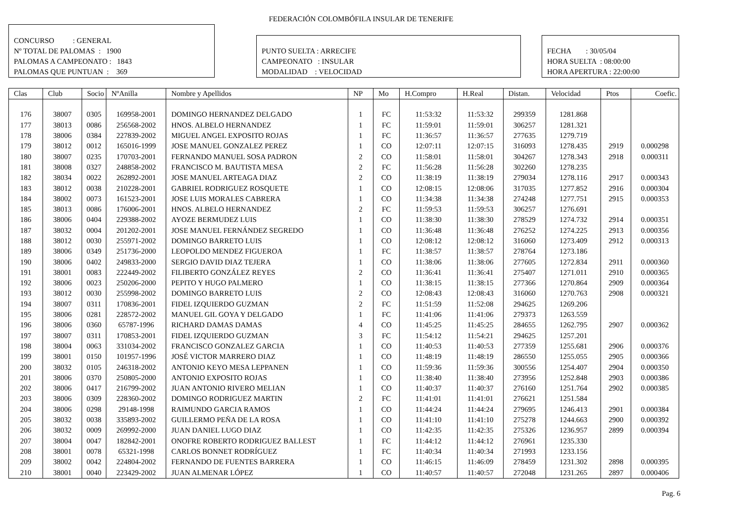FEDERACIÓN COLOMBÓFILA INSULAR DE TENERIFE
CONCURSO : GENERAL
Nº TOTAL DE PALOMAS : 1900
PALOMAS A CAMPEONATO : 1843
PALOMAS QUE PUNTUAN : 369
PUNTO SUELTA : ARRECIFE
CAMPEONATO : INSULAR
MODALIDAD : VELOCIDAD
FECHA : 30/05/04
HORA SUELTA : 08:00:00
HORA APERTURA : 22:00:00
| Clas | Club | Socio | NºAnilla | Nombre y Apellidos | NP | Mo | H.Compro | H.Real | Distan. | Velocidad | Ptos | Coefic. |
| --- | --- | --- | --- | --- | --- | --- | --- | --- | --- | --- | --- | --- |
| 176 | 38007 | 0305 | 169958-2001 | DOMINGO HERNANDEZ DELGADO | 1 | FC | 11:53:32 | 11:53:32 | 299359 | 1281.868 | | |
| 177 | 38013 | 0086 | 256568-2002 | HNOS. ALBELO HERNANDEZ | 1 | FC | 11:59:01 | 11:59:01 | 306257 | 1281.321 | | |
| 178 | 38006 | 0384 | 227839-2002 | MIGUEL ANGEL EXPOSITO ROJAS | 1 | FC | 11:36:57 | 11:36:57 | 277635 | 1279.719 | | |
| 179 | 38012 | 0012 | 165016-1999 | JOSE MANUEL GONZALEZ PEREZ | 1 | CO | 12:07:11 | 12:07:15 | 316093 | 1278.435 | 2919 | 0.000298 |
| 180 | 38007 | 0235 | 170703-2001 | FERNANDO MANUEL SOSA PADRON | 2 | CO | 11:58:01 | 11:58:01 | 304267 | 1278.343 | 2918 | 0.000311 |
| 181 | 38008 | 0327 | 248858-2002 | FRANCISCO M. BAUTISTA MESA | 2 | FC | 11:56:28 | 11:56:28 | 302260 | 1278.235 | | |
| 182 | 38034 | 0022 | 262892-2001 | JOSE MANUEL ARTEAGA DIAZ | 2 | CO | 11:38:19 | 11:38:19 | 279034 | 1278.116 | 2917 | 0.000343 |
| 183 | 38012 | 0038 | 210228-2001 | GABRIEL RODRIGUEZ ROSQUETE | 1 | CO | 12:08:15 | 12:08:06 | 317035 | 1277.852 | 2916 | 0.000304 |
| 184 | 38002 | 0073 | 161523-2001 | JOSE LUIS MORALES CABRERA | 1 | CO | 11:34:38 | 11:34:38 | 274248 | 1277.751 | 2915 | 0.000353 |
| 185 | 38013 | 0086 | 176006-2001 | HNOS. ALBELO HERNANDEZ | 2 | FC | 11:59:53 | 11:59:53 | 306257 | 1276.691 | | |
| 186 | 38006 | 0404 | 229388-2002 | AYOZE BERMUDEZ LUIS | 1 | CO | 11:38:30 | 11:38:30 | 278529 | 1274.732 | 2914 | 0.000351 |
| 187 | 38032 | 0004 | 201202-2001 | JOSE MANUEL FERNÁNDEZ SEGREDO | 1 | CO | 11:36:48 | 11:36:48 | 276252 | 1274.225 | 2913 | 0.000356 |
| 188 | 38012 | 0030 | 255971-2002 | DOMINGO BARRETO LUIS | 1 | CO | 12:08:12 | 12:08:12 | 316060 | 1273.409 | 2912 | 0.000313 |
| 189 | 38006 | 0349 | 251736-2000 | LEOPOLDO MENDEZ FIGUEROA | 1 | FC | 11:38:57 | 11:38:57 | 278764 | 1273.186 | | |
| 190 | 38006 | 0402 | 249833-2000 | SERGIO DAVID DIAZ TEJERA | 1 | CO | 11:38:06 | 11:38:06 | 277605 | 1272.834 | 2911 | 0.000360 |
| 191 | 38001 | 0083 | 222449-2002 | FILIBERTO GONZÁLEZ REYES | 2 | CO | 11:36:41 | 11:36:41 | 275407 | 1271.011 | 2910 | 0.000365 |
| 192 | 38006 | 0023 | 250206-2000 | PEPITO Y HUGO PALMERO | 1 | CO | 11:38:15 | 11:38:15 | 277366 | 1270.864 | 2909 | 0.000364 |
| 193 | 38012 | 0030 | 255998-2002 | DOMINGO BARRETO LUIS | 2 | CO | 12:08:43 | 12:08:43 | 316060 | 1270.763 | 2908 | 0.000321 |
| 194 | 38007 | 0311 | 170836-2001 | FIDEL IZQUIERDO GUZMAN | 2 | FC | 11:51:59 | 11:52:08 | 294625 | 1269.206 | | |
| 195 | 38006 | 0281 | 228572-2002 | MANUEL GIL GOYA Y DELGADO | 1 | FC | 11:41:06 | 11:41:06 | 279373 | 1263.559 | | |
| 196 | 38006 | 0360 | 65787-1996 | RICHARD DAMAS DAMAS | 4 | CO | 11:45:25 | 11:45:25 | 284655 | 1262.795 | 2907 | 0.000362 |
| 197 | 38007 | 0311 | 170853-2001 | FIDEL IZQUIERDO GUZMAN | 3 | FC | 11:54:12 | 11:54:21 | 294625 | 1257.201 | | |
| 198 | 38004 | 0063 | 331034-2002 | FRANCISCO GONZALEZ GARCIA | 1 | CO | 11:40:53 | 11:40:53 | 277359 | 1255.681 | 2906 | 0.000376 |
| 199 | 38001 | 0150 | 101957-1996 | JOSÉ VICTOR MARRERO DIAZ | 1 | CO | 11:48:19 | 11:48:19 | 286550 | 1255.055 | 2905 | 0.000366 |
| 200 | 38032 | 0105 | 246318-2002 | ANTONIO KEYO MESA LEPPANEN | 1 | CO | 11:59:36 | 11:59:36 | 300556 | 1254.407 | 2904 | 0.000350 |
| 201 | 38006 | 0370 | 250805-2000 | ANTONIO EXPOSITO ROJAS | 1 | CO | 11:38:40 | 11:38:40 | 273956 | 1252.848 | 2903 | 0.000386 |
| 202 | 38006 | 0417 | 216799-2002 | JUAN ANTONIO RIVERO MELIAN | 1 | CO | 11:40:37 | 11:40:37 | 276160 | 1251.764 | 2902 | 0.000385 |
| 203 | 38006 | 0309 | 228360-2002 | DOMINGO RODRIGUEZ MARTIN | 2 | FC | 11:41:01 | 11:41:01 | 276621 | 1251.584 | | |
| 204 | 38006 | 0298 | 29148-1998 | RAIMUNDO GARCIA RAMOS | 1 | CO | 11:44:24 | 11:44:24 | 279695 | 1246.413 | 2901 | 0.000384 |
| 205 | 38032 | 0038 | 335893-2002 | GUILLERMO PEÑA DE LA ROSA | 1 | CO | 11:41:10 | 11:41:10 | 275278 | 1244.663 | 2900 | 0.000392 |
| 206 | 38032 | 0009 | 269992-2000 | JUAN DANIEL LUGO DIAZ | 1 | CO | 11:42:35 | 11:42:35 | 275326 | 1236.957 | 2899 | 0.000394 |
| 207 | 38004 | 0047 | 182842-2001 | ONOFRE ROBERTO RODRIGUEZ BALLEST | 1 | FC | 11:44:12 | 11:44:12 | 276961 | 1235.330 | | |
| 208 | 38001 | 0078 | 65321-1998 | CARLOS BONNET RODRÍGUEZ | 1 | FC | 11:40:34 | 11:40:34 | 271993 | 1233.156 | | |
| 209 | 38002 | 0042 | 224804-2002 | FERNANDO DE FUENTES BARRERA | 1 | CO | 11:46:15 | 11:46:09 | 278459 | 1231.302 | 2898 | 0.000395 |
| 210 | 38001 | 0040 | 223429-2002 | JUAN ALMENAR LÓPEZ | 1 | CO | 11:40:57 | 11:40:57 | 272048 | 1231.265 | 2897 | 0.000406 |
Pag. 6